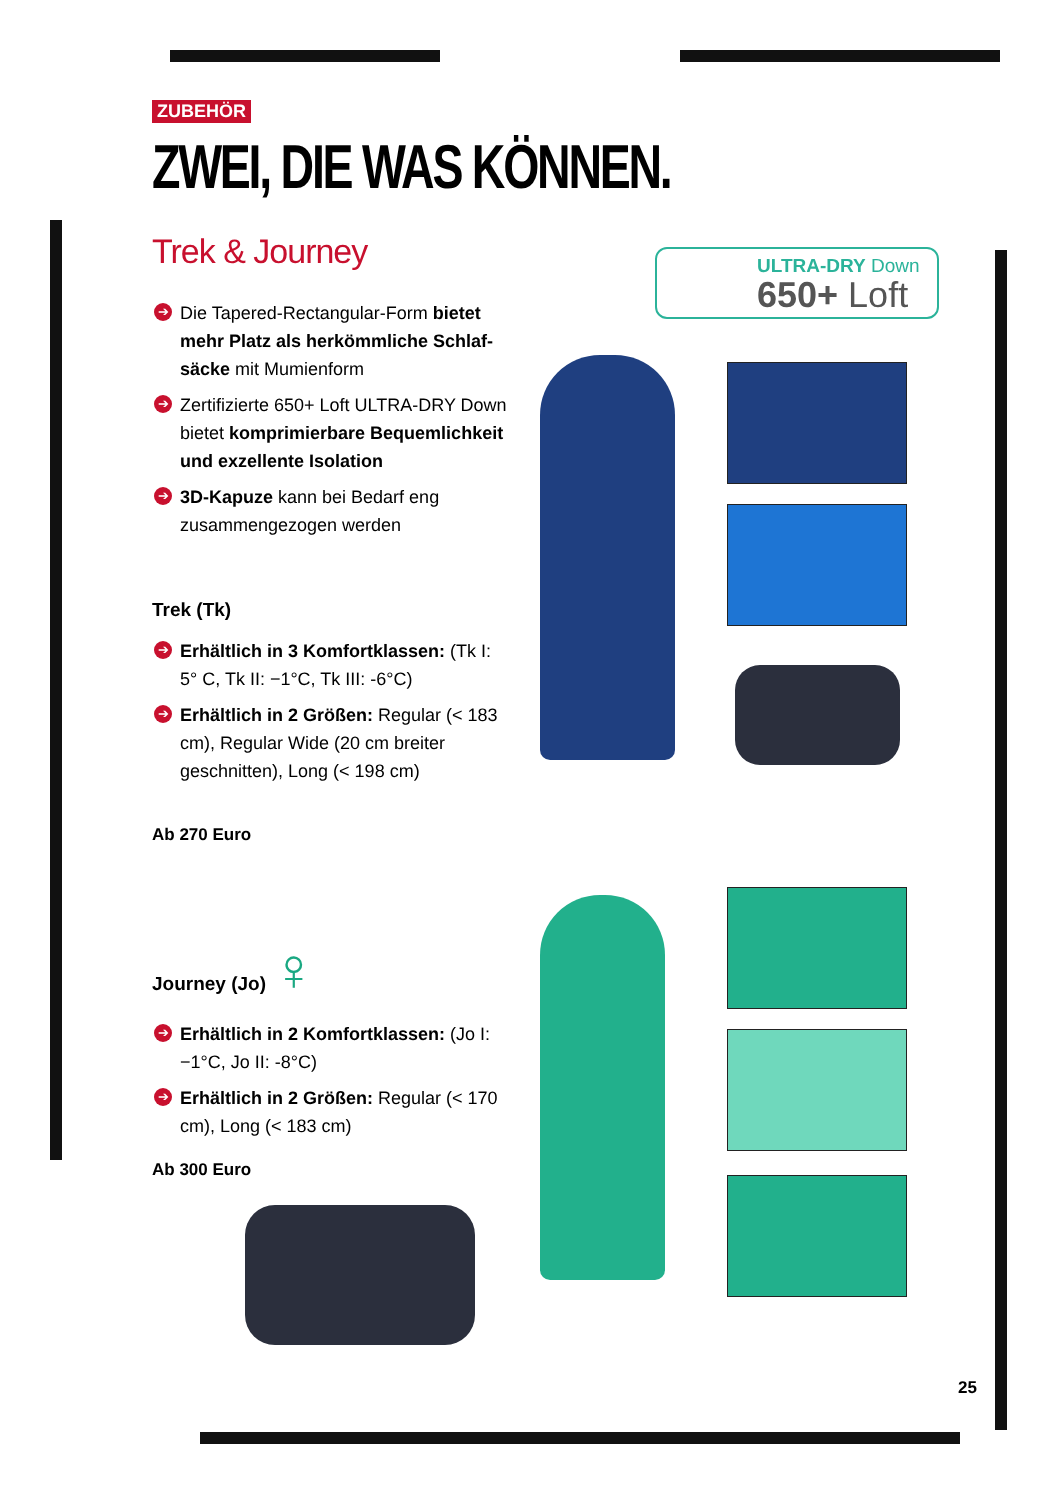ZUBEHÖR
ZWEI, DIE WAS KÖNNEN.
Trek & Journey
➔ Die Tapered-Rectangular-Form bietet mehr Platz als herkömmliche Schlaf-säcke mit Mumienform
➔ Zertifizierte 650+ Loft ULTRA-DRY Down bietet komprimierbare Bequemlichkeit und exzellente Isolation
➔ 3D-Kapuze kann bei Bedarf eng zusammengezogen werden
Trek (Tk)
➔ Erhältlich in 3 Komfortklassen: (Tk I: 5° C, Tk II: −1°C, Tk III: -6°C)
➔ Erhältlich in 2 Größen: Regular (< 183 cm), Regular Wide (20 cm breiter geschnitten), Long (< 198 cm)
Ab 270 Euro
Journey (Jo) ♀
➔ Erhältlich in 2 Komfortklassen: (Jo I: −1°C, Jo II: -8°C)
➔ Erhältlich in 2 Größen: Regular (< 170 cm), Long (< 183 cm)
Ab 300 Euro
ULTRA-DRY Down
650+ Loft
25